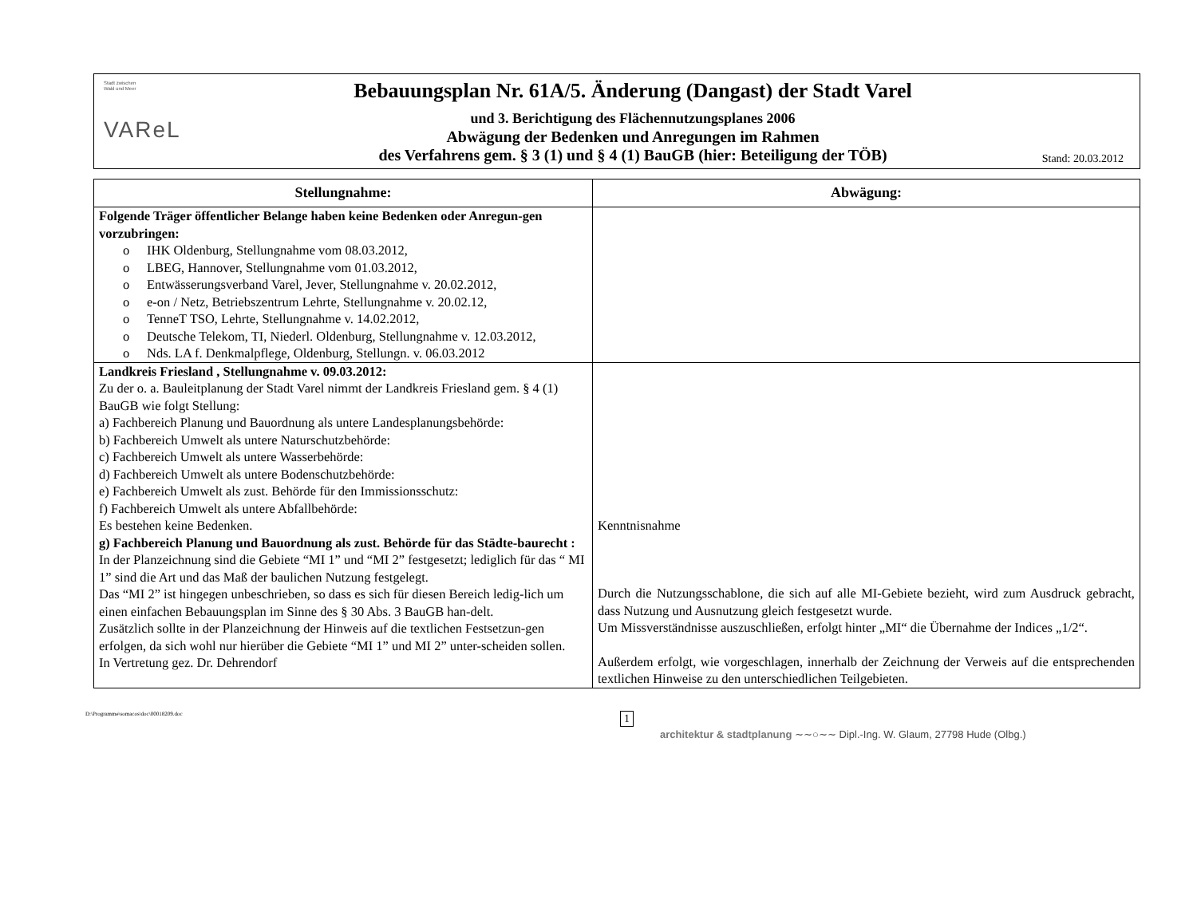Stadt zwischen
Wald und Meer
VAReL
Bebauungsplan Nr. 61A/5. Änderung (Dangast) der Stadt Varel
und 3. Berichtigung des Flächennutzungsplanes 2006
Abwägung der Bedenken und Anregungen im Rahmen
des Verfahrens gem. § 3 (1) und § 4 (1) BauGB (hier: Beteiligung der TÖB)
Stand: 20.03.2012
| Stellungnahme: | Abwägung: |
| --- | --- |
| Folgende Träger öffentlicher Belange haben keine Bedenken oder Anregun-gen vorzubringen: o IHK Oldenburg, Stellungnahme vom 08.03.2012, o LBEG, Hannover, Stellungnahme vom 01.03.2012, o Entwässerungsverband Varel, Jever, Stellungnahme v. 20.02.2012, o e-on / Netz, Betriebszentrum Lehrte, Stellungnahme v. 20.02.12, o TenneT TSO, Lehrte, Stellungnahme v. 14.02.2012, o Deutsche Telekom, TI, Niederl. Oldenburg, Stellungnahme v. 12.03.2012, o Nds. LA f. Denkmalpflege, Oldenburg, Stellungn. v. 06.03.2012 | |
| Landkreis Friesland , Stellungnahme v. 09.03.2012: Zu der o. a. Bauleitplanung der Stadt Varel nimmt der Landkreis Friesland gem. § 4 (1) BauGB wie folgt Stellung: a) Fachbereich Planung und Bauordnung als untere Landesplanungsbehörde: b) Fachbereich Umwelt als untere Naturschutzbehörde: c) Fachbereich Umwelt als untere Wasserbehörde: d) Fachbereich Umwelt als untere Bodenschutzbehörde: e) Fachbereich Umwelt als zust. Behörde für den Immissionsschutz: f) Fachbereich Umwelt als untere Abfallbehörde: Es bestehen keine Bedenken. g) Fachbereich Planung und Bauordnung als zust. Behörde für das Städte-baurecht : In der Planzeichnung sind die Gebiete “MI 1” und “MI 2” festgesetzt; lediglich für das “ MI 1” sind die Art und das Maß der baulichen Nutzung festgelegt. Das “MI 2” ist hingegen unbeschrieben, so dass es sich für diesen Bereich ledig-lich um einen einfachen Bebauungsplan im Sinne des § 30 Abs. 3 BauGB han-delt. Zusätzlich sollte in der Planzeichnung der Hinweis auf die textlichen Festsetzun-gen erfolgen, da sich wohl nur hierüber die Gebiete “MI 1” und MI 2” unter-scheiden sollen. In Vertretung gez. Dr. Dehrendorf | Kenntnisnahme Durch die Nutzungsschablone, die sich auf alle MI-Gebiete bezieht, wird zum Ausdruck gebracht, dass Nutzung und Ausnutzung gleich festgesetzt wurde. Um Missverständnisse auszuschließen, erfolgt hinter „MI“ die Übernahme der Indices „1/2“. Außerdem erfolgt, wie vorgeschlagen, innerhalb der Zeichnung der Verweis auf die entsprechenden textlichen Hinweise zu den unterschiedlichen Teilgebieten. |
D:\Programme\somacos\doc\00018209.doc 1
architektur & stadtplanung ∼∼○∼∼ Dipl.-Ing. W. Glaum, 27798 Hude (Olbg.)